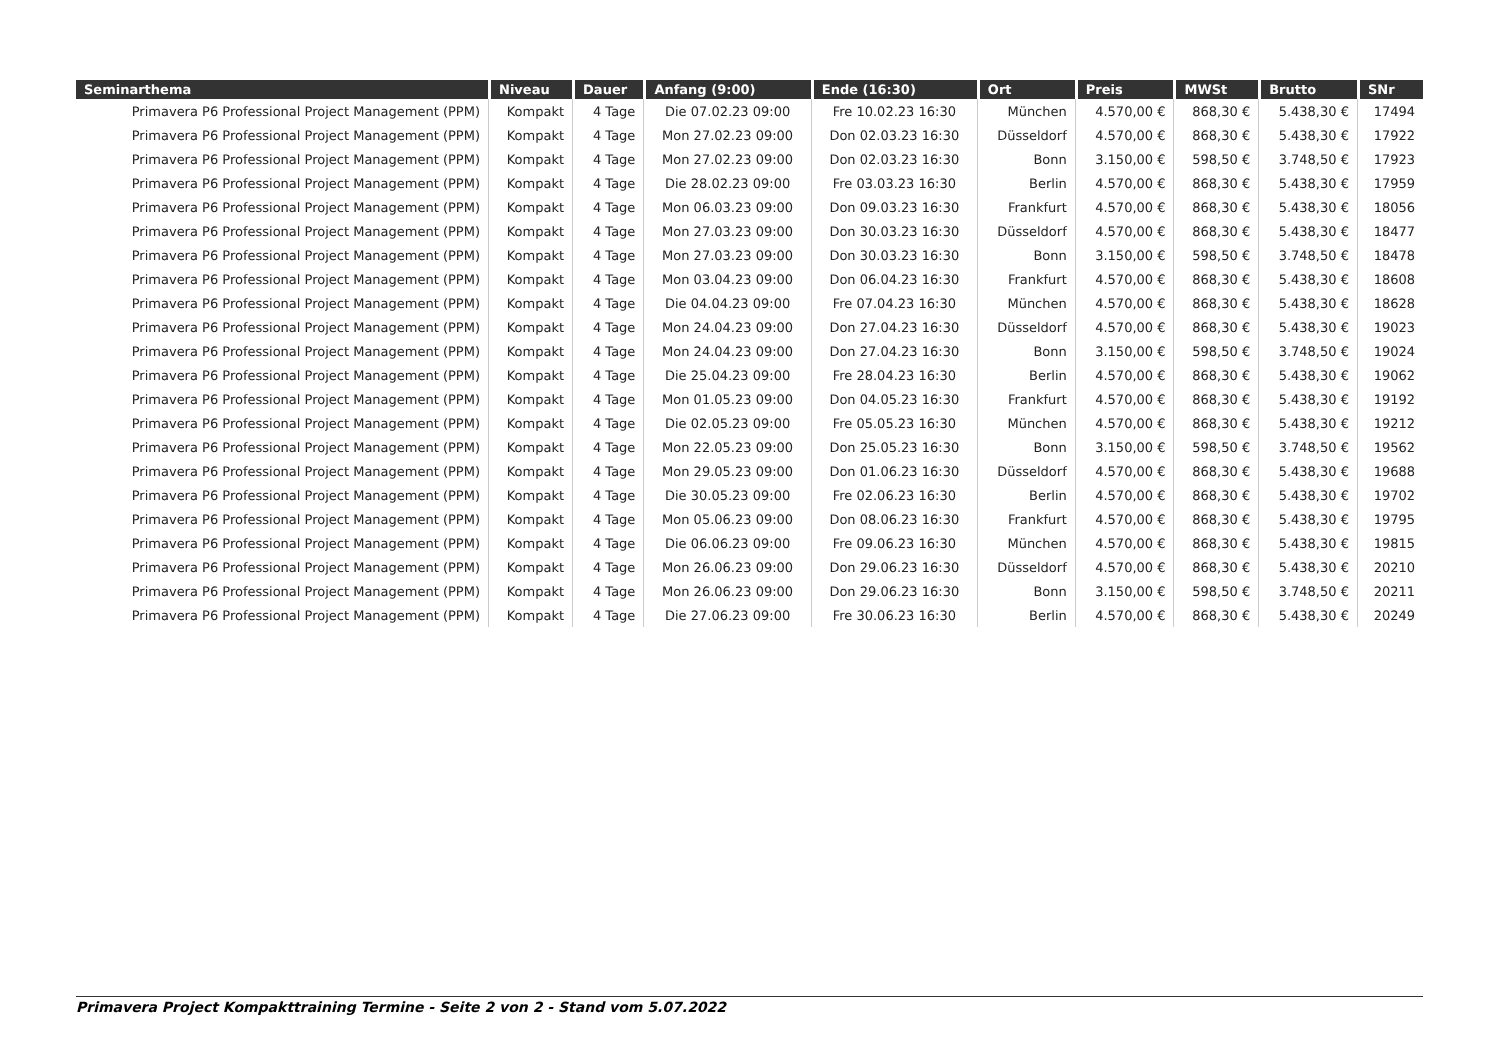| Seminarthema | Niveau | Dauer | Anfang (9:00) | Ende (16:30) | Ort | Preis | MWSt | Brutto | SNr |
| --- | --- | --- | --- | --- | --- | --- | --- | --- | --- |
| Primavera P6 Professional Project Management (PPM) | Kompakt | 4 Tage | Die 07.02.23 09:00 | Fre 10.02.23 16:30 | München | 4.570,00 € | 868,30 € | 5.438,30 € | 17494 |
| Primavera P6 Professional Project Management (PPM) | Kompakt | 4 Tage | Mon 27.02.23 09:00 | Don 02.03.23 16:30 | Düsseldorf | 4.570,00 € | 868,30 € | 5.438,30 € | 17922 |
| Primavera P6 Professional Project Management (PPM) | Kompakt | 4 Tage | Mon 27.02.23 09:00 | Don 02.03.23 16:30 | Bonn | 3.150,00 € | 598,50 € | 3.748,50 € | 17923 |
| Primavera P6 Professional Project Management (PPM) | Kompakt | 4 Tage | Die 28.02.23 09:00 | Fre 03.03.23 16:30 | Berlin | 4.570,00 € | 868,30 € | 5.438,30 € | 17959 |
| Primavera P6 Professional Project Management (PPM) | Kompakt | 4 Tage | Mon 06.03.23 09:00 | Don 09.03.23 16:30 | Frankfurt | 4.570,00 € | 868,30 € | 5.438,30 € | 18056 |
| Primavera P6 Professional Project Management (PPM) | Kompakt | 4 Tage | Mon 27.03.23 09:00 | Don 30.03.23 16:30 | Düsseldorf | 4.570,00 € | 868,30 € | 5.438,30 € | 18477 |
| Primavera P6 Professional Project Management (PPM) | Kompakt | 4 Tage | Mon 27.03.23 09:00 | Don 30.03.23 16:30 | Bonn | 3.150,00 € | 598,50 € | 3.748,50 € | 18478 |
| Primavera P6 Professional Project Management (PPM) | Kompakt | 4 Tage | Mon 03.04.23 09:00 | Don 06.04.23 16:30 | Frankfurt | 4.570,00 € | 868,30 € | 5.438,30 € | 18608 |
| Primavera P6 Professional Project Management (PPM) | Kompakt | 4 Tage | Die 04.04.23 09:00 | Fre 07.04.23 16:30 | München | 4.570,00 € | 868,30 € | 5.438,30 € | 18628 |
| Primavera P6 Professional Project Management (PPM) | Kompakt | 4 Tage | Mon 24.04.23 09:00 | Don 27.04.23 16:30 | Düsseldorf | 4.570,00 € | 868,30 € | 5.438,30 € | 19023 |
| Primavera P6 Professional Project Management (PPM) | Kompakt | 4 Tage | Mon 24.04.23 09:00 | Don 27.04.23 16:30 | Bonn | 3.150,00 € | 598,50 € | 3.748,50 € | 19024 |
| Primavera P6 Professional Project Management (PPM) | Kompakt | 4 Tage | Die 25.04.23 09:00 | Fre 28.04.23 16:30 | Berlin | 4.570,00 € | 868,30 € | 5.438,30 € | 19062 |
| Primavera P6 Professional Project Management (PPM) | Kompakt | 4 Tage | Mon 01.05.23 09:00 | Don 04.05.23 16:30 | Frankfurt | 4.570,00 € | 868,30 € | 5.438,30 € | 19192 |
| Primavera P6 Professional Project Management (PPM) | Kompakt | 4 Tage | Die 02.05.23 09:00 | Fre 05.05.23 16:30 | München | 4.570,00 € | 868,30 € | 5.438,30 € | 19212 |
| Primavera P6 Professional Project Management (PPM) | Kompakt | 4 Tage | Mon 22.05.23 09:00 | Don 25.05.23 16:30 | Bonn | 3.150,00 € | 598,50 € | 3.748,50 € | 19562 |
| Primavera P6 Professional Project Management (PPM) | Kompakt | 4 Tage | Mon 29.05.23 09:00 | Don 01.06.23 16:30 | Düsseldorf | 4.570,00 € | 868,30 € | 5.438,30 € | 19688 |
| Primavera P6 Professional Project Management (PPM) | Kompakt | 4 Tage | Die 30.05.23 09:00 | Fre 02.06.23 16:30 | Berlin | 4.570,00 € | 868,30 € | 5.438,30 € | 19702 |
| Primavera P6 Professional Project Management (PPM) | Kompakt | 4 Tage | Mon 05.06.23 09:00 | Don 08.06.23 16:30 | Frankfurt | 4.570,00 € | 868,30 € | 5.438,30 € | 19795 |
| Primavera P6 Professional Project Management (PPM) | Kompakt | 4 Tage | Die 06.06.23 09:00 | Fre 09.06.23 16:30 | München | 4.570,00 € | 868,30 € | 5.438,30 € | 19815 |
| Primavera P6 Professional Project Management (PPM) | Kompakt | 4 Tage | Mon 26.06.23 09:00 | Don 29.06.23 16:30 | Düsseldorf | 4.570,00 € | 868,30 € | 5.438,30 € | 20210 |
| Primavera P6 Professional Project Management (PPM) | Kompakt | 4 Tage | Mon 26.06.23 09:00 | Don 29.06.23 16:30 | Bonn | 3.150,00 € | 598,50 € | 3.748,50 € | 20211 |
| Primavera P6 Professional Project Management (PPM) | Kompakt | 4 Tage | Die 27.06.23 09:00 | Fre 30.06.23 16:30 | Berlin | 4.570,00 € | 868,30 € | 5.438,30 € | 20249 |
Primavera Project Kompakttraining Termine - Seite 2 von 2 - Stand vom 5.07.2022